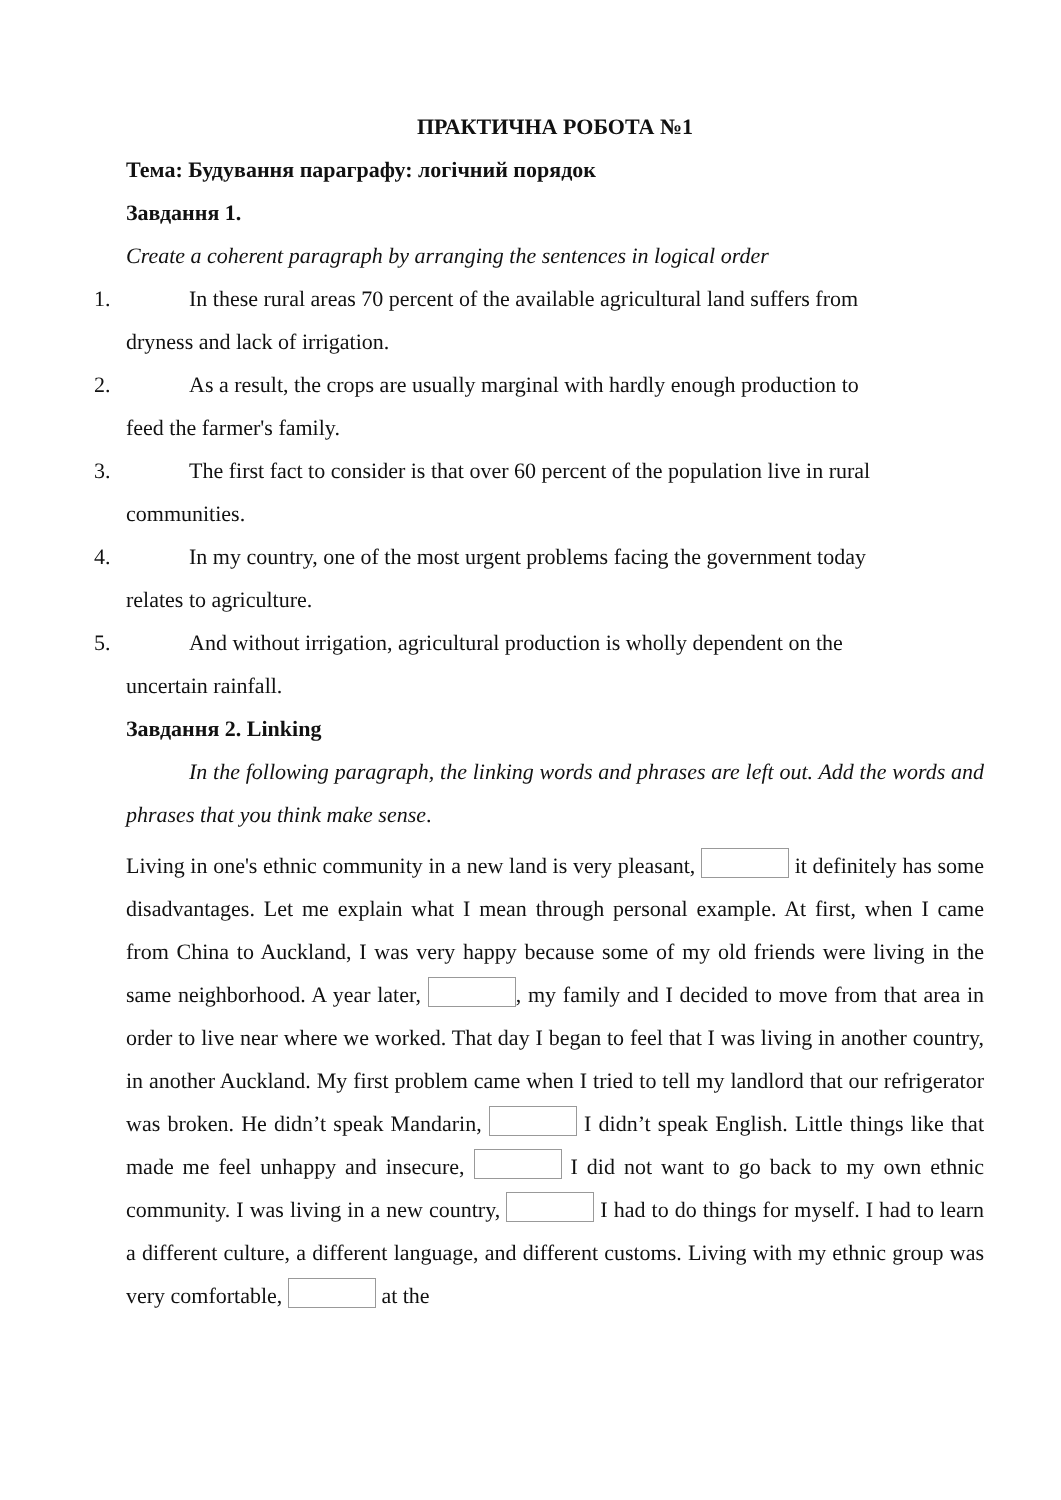ПРАКТИЧНА РОБОТА №1
Тема: Будування параграфу: логічний порядок
Завдання 1.
Create a coherent paragraph by arranging the sentences in logical order
1. In these rural areas 70 percent of the available agricultural land suffers from
dryness and lack of irrigation.
2. As a result, the crops are usually marginal with hardly enough production to
feed the farmer's family.
3. The first fact to consider is that over 60 percent of the population live in rural
communities.
4. In my country, one of the most urgent problems facing the government today
relates to agriculture.
5. And without irrigation, agricultural production is wholly dependent on the
uncertain rainfall.
Завдання 2. Linking
In the following paragraph, the linking words and phrases are left out. Add the words and phrases that you think make sense.
Living in one's ethnic community in a new land is very pleasant, it definitely has some disadvantages. Let me explain what I mean through personal example. At first, when I came from China to Auckland, I was very happy because some of my old friends were living in the same neighborhood. A year later, , my family and I decided to move from that area in order to live near where we worked. That day I began to feel that I was living in another country, in another Auckland. My first problem came when I tried to tell my landlord that our refrigerator was broken. He didn’t speak Mandarin, I didn’t speak English. Little things like that made me feel unhappy and insecure, I did not want to go back to my own ethnic community. I was living in a new country, I had to do things for myself. I had to learn a different culture, a different language, and different customs. Living with my ethnic group was very comfortable, at the